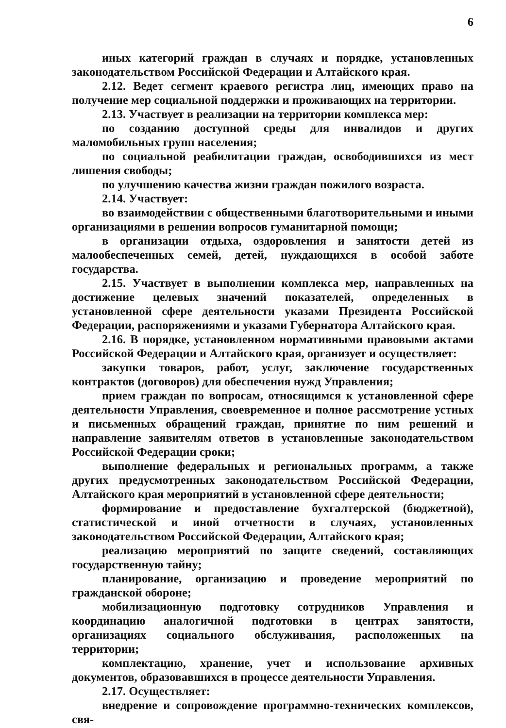6
иных категорий граждан в случаях и порядке, установленных законодательством Российской Федерации и Алтайского края.
2.12. Ведет сегмент краевого регистра лиц, имеющих право на получение мер социальной поддержки и проживающих на территории.
2.13. Участвует в реализации на территории комплекса мер:
по созданию доступной среды для инвалидов и других маломобильных групп населения;
по социальной реабилитации граждан, освободившихся из мест лишения свободы;
по улучшению качества жизни граждан пожилого возраста.
2.14. Участвует:
во взаимодействии с общественными благотворительными и иными организациями в решении вопросов гуманитарной помощи;
в организации отдыха, оздоровления и занятости детей из малообеспеченных семей, детей, нуждающихся в особой заботе государства.
2.15. Участвует в выполнении комплекса мер, направленных на достижение целевых значений показателей, определенных в установленной сфере деятельности указами Президента Российской Федерации, распоряжениями и указами Губернатора Алтайского края.
2.16. В порядке, установленном нормативными правовыми актами Российской Федерации и Алтайского края, организует и осуществляет:
закупки товаров, работ, услуг, заключение государственных контрактов (договоров) для обеспечения нужд Управления;
прием граждан по вопросам, относящимся к установленной сфере деятельности Управления, своевременное и полное рассмотрение устных и письменных обращений граждан, принятие по ним решений и направление заявителям ответов в установленные законодательством Российской Федерации сроки;
выполнение федеральных и региональных программ, а также других предусмотренных законодательством Российской Федерации, Алтайского края мероприятий в установленной сфере деятельности;
формирование и предоставление бухгалтерской (бюджетной), статистической и иной отчетности в случаях, установленных законодательством Российской Федерации, Алтайского края;
реализацию мероприятий по защите сведений, составляющих государственную тайну;
планирование, организацию и проведение мероприятий по гражданской обороне;
мобилизационную подготовку сотрудников Управления и координацию аналогичной подготовки в центрах занятости, организациях социального обслуживания, расположенных на территории;
комплектацию, хранение, учет и использование архивных документов, образовавшихся в процессе деятельности Управления.
2.17. Осуществляет:
внедрение и сопровождение программно-технических комплексов, свя-